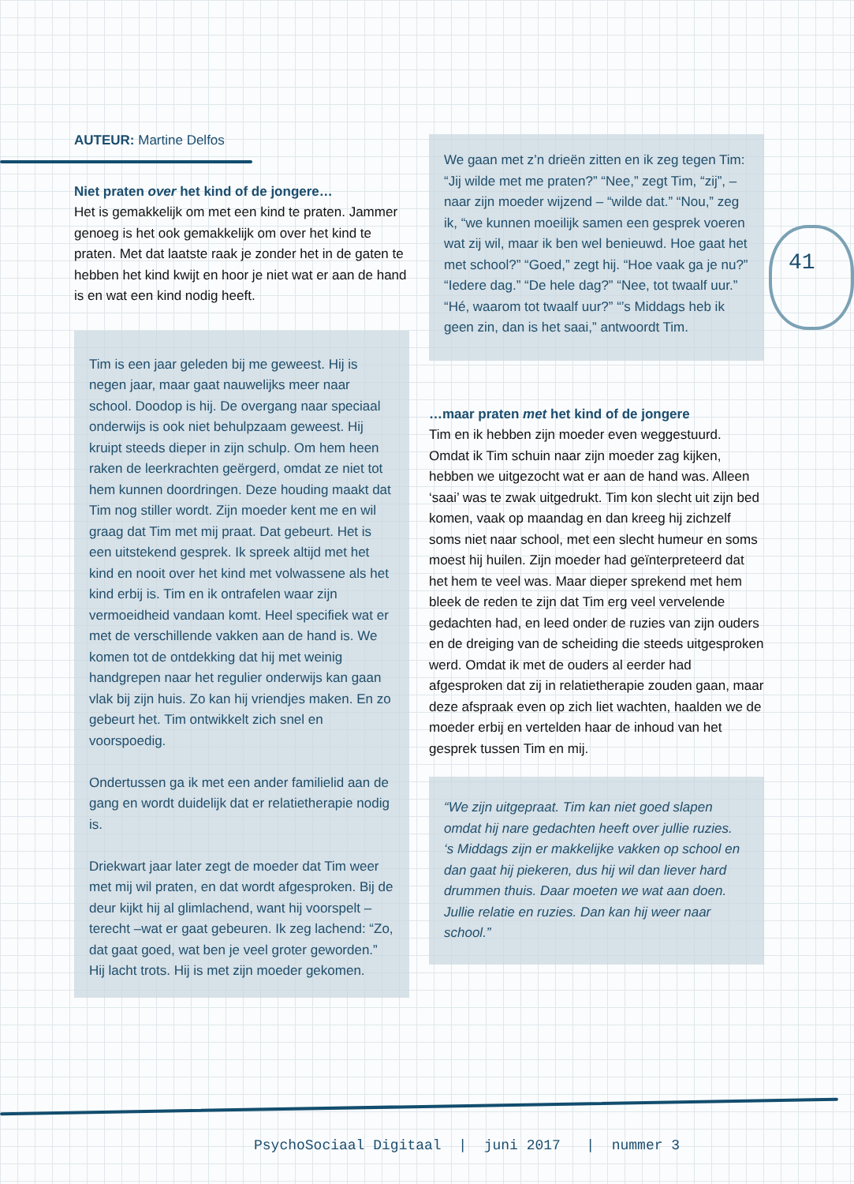AUTEUR: Martine Delfos
Niet praten over het kind of de jongere…
Het is gemakkelijk om met een kind te praten. Jammer genoeg is het ook gemakkelijk om over het kind te praten. Met dat laatste raak je zonder het in de gaten te hebben het kind kwijt en hoor je niet wat er aan de hand is en wat een kind nodig heeft.
Tim is een jaar geleden bij me geweest. Hij is negen jaar, maar gaat nauwelijks meer naar school. Doodop is hij. De overgang naar speciaal onderwijs is ook niet behulpzaam geweest. Hij kruipt steeds dieper in zijn schulp. Om hem heen raken de leerkrachten geërgerd, omdat ze niet tot hem kunnen doordringen. Deze houding maakt dat Tim nog stiller wordt. Zijn moeder kent me en wil graag dat Tim met mij praat. Dat gebeurt. Het is een uitstekend gesprek. Ik spreek altijd met het kind en nooit over het kind met volwassene als het kind erbij is. Tim en ik ontrafelen waar zijn vermoeidheid vandaan komt. Heel specifiek wat er met de verschillende vakken aan de hand is. We komen tot de ontdekking dat hij met weinig handgrepen naar het regulier onderwijs kan gaan vlak bij zijn huis. Zo kan hij vriendjes maken. En zo gebeurt het. Tim ontwikkelt zich snel en voorspoedig.
Ondertussen ga ik met een ander familielid aan de gang en wordt duidelijk dat er relatietherapie nodig is.
Driekwart jaar later zegt de moeder dat Tim weer met mij wil praten, en dat wordt afgesproken. Bij de deur kijkt hij al glimlachend, want hij voorspelt – terecht –wat er gaat gebeuren. Ik zeg lachend: “Zo, dat gaat goed, wat ben je veel groter geworden.” Hij lacht trots. Hij is met zijn moeder gekomen.
We gaan met z’n drieën zitten en ik zeg tegen Tim: “Jij wilde met me praten?” “Nee,” zegt Tim, “zij”, – naar zijn moeder wijzend – “wilde dat.” “Nou,” zeg ik, “we kunnen moeilijk samen een gesprek voeren wat zij wil, maar ik ben wel benieuwd. Hoe gaat het met school?” “Goed,” zegt hij. “Hoe vaak ga je nu?” “Iedere dag.” “De hele dag?” “Nee, tot twaalf uur.” “Hé, waarom tot twaalf uur?” “’s Middags heb ik geen zin, dan is het saai,” antwoordt Tim.
…maar praten met het kind of de jongere
Tim en ik hebben zijn moeder even weggestuurd. Omdat ik Tim schuin naar zijn moeder zag kijken, hebben we uitgezocht wat er aan de hand was. Alleen ‘saai’ was te zwak uitgedrukt. Tim kon slecht uit zijn bed komen, vaak op maandag en dan kreeg hij zichzelf soms niet naar school, met een slecht humeur en soms moest hij huilen. Zijn moeder had geïnterpreteerd dat het hem te veel was. Maar dieper sprekend met hem bleek de reden te zijn dat Tim erg veel vervelende gedachten had, en leed onder de ruzies van zijn ouders en de dreiging van de scheiding die steeds uitgesproken werd. Omdat ik met de ouders al eerder had afgesproken dat zij in relatietherapie zouden gaan, maar deze afspraak even op zich liet wachten, haalden we de moeder erbij en vertelden haar de inhoud van het gesprek tussen Tim en mij.
“We zijn uitgepraat. Tim kan niet goed slapen omdat hij nare gedachten heeft over jullie ruzies.
‘s Middags zijn er makkelijke vakken op school en dan gaat hij piekeren, dus hij wil dan liever hard drummen thuis. Daar moeten we wat aan doen. Jullie relatie en ruzies. Dan kan hij weer naar school.”
41
PsychoSociaal Digitaal | juni 2017 | nummer 3